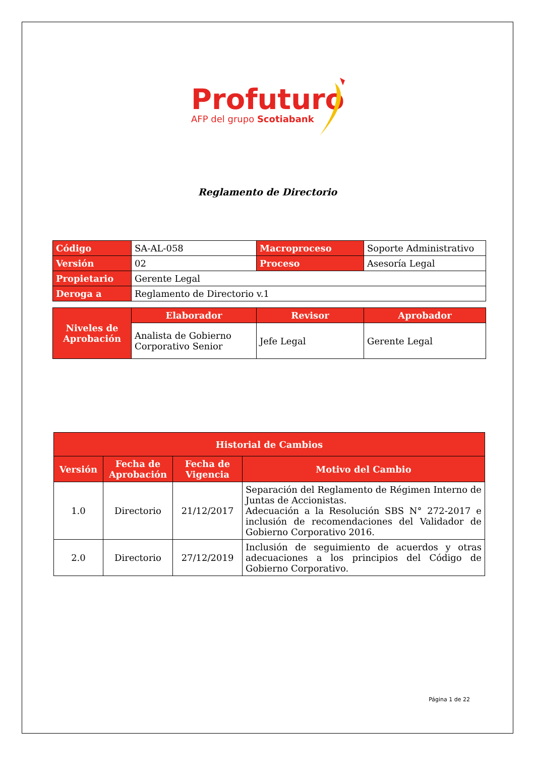Profuturo
AFP del grupo Scotiabank
Reglamento de Directorio
| Código | SA-AL-058 | Macroproceso | Soporte Administrativo |
| Versión | 02 | Proceso | Asesoría Legal |
| Propietario | Gerente Legal | | |
| Deroga a | Reglamento de Directorio v.1 | | |
| Niveles de Aprobación | Elaborador | Revisor | Aprobador |
| | Analista de Gobierno Corporativo Senior | Jefe Legal | Gerente Legal |
| Historial de Cambios | | | |
| --- | --- | --- | --- |
| Versión | Fecha de Aprobación | Fecha de Vigencia | Motivo del Cambio |
| 1.0 | Directorio | 21/12/2017 | Separación del Reglamento de Régimen Interno de Juntas de Accionistas. Adecuación a la Resolución SBS N° 272-2017 e inclusión de recomendaciones del Validador de Gobierno Corporativo 2016. |
| 2.0 | Directorio | 27/12/2019 | Inclusión de seguimiento de acuerdos y otras adecuaciones a los principios del Código de Gobierno Corporativo. |
Página 1 de 22